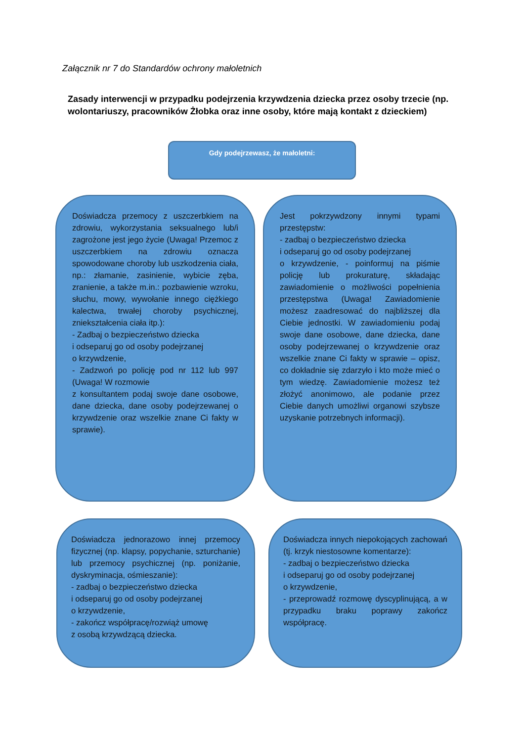Załącznik nr 7 do Standardów ochrony małoletnich
Zasady interwencji w przypadku podejrzenia krzywdzenia dziecka przez osoby trzecie (np. wolontariuszy, pracowników Żłobka oraz inne osoby, które mają kontakt z dzieckiem)
Gdy podejrzewasz, że małoletni:
Doświadcza przemocy z uszczerbkiem na zdrowiu, wykorzystania seksualnego lub/i zagrożone jest jego życie (Uwaga! Przemoc z uszczerbkiem na zdrowiu oznacza spowodowane choroby lub uszkodzenia ciała, np.: złamanie, zasinienie, wybicie zęba, zranienie, a także m.in.: pozbawienie wzroku, słuchu, mowy, wywołanie innego ciężkiego kalectwa, trwałej choroby psychicznej, zniekształcenia ciała itp.):
- Zadbaj o bezpieczeństwo dziecka
i odseparuj go od osoby podejrzanej
o krzywdzenie,
- Zadzwoń po policję pod nr 112 lub 997 (Uwaga! W rozmowie
z konsultantem podaj swoje dane osobowe, dane dziecka, dane osoby podejrzewanej o krzywdzenie oraz wszelkie znane Ci fakty w sprawie).
Jest pokrzywdzony innymi typami przestępstw:
- zadbaj o bezpieczeństwo dziecka
i odseparuj go od osoby podejrzanej
o krzywdzenie, - poinformuj na piśmie policję lub prokuraturę, składając zawiadomienie o możliwości popełnienia przestępstwa (Uwaga! Zawiadomienie możesz zaadresować do najbliższej dla Ciebie jednostki. W zawiadomieniu podaj swoje dane osobowe, dane dziecka, dane osoby podejrzewanej o krzywdzenie oraz wszelkie znane Ci fakty w sprawie – opisz, co dokładnie się zdarzyło i kto może mieć o tym wiedzę. Zawiadomienie możesz też złożyć anonimowo, ale podanie przez Ciebie danych umożliwi organowi szybsze uzyskanie potrzebnych informacji).
Doświadcza jednorazowo innej przemocy fizycznej (np. klapsy, popychanie, szturchanie) lub przemocy psychicznej (np. poniżanie, dyskryminacja, ośmieszanie):
- zadbaj o bezpieczeństwo dziecka
i odseparuj go od osoby podejrzanej
o krzywdzenie,
- zakończ współpracę/rozwiąż umowę
z osobą krzywdzącą dziecka.
Doświadcza innych niepokojących zachowań (tj. krzyk niestosowne komentarze):
- zadbaj o bezpieczeństwo dziecka
i odseparuj go od osoby podejrzanej
o krzywdzenie,
- przeprowadź rozmowę dyscyplinującą, a w przypadku braku poprawy zakończ współpracę.